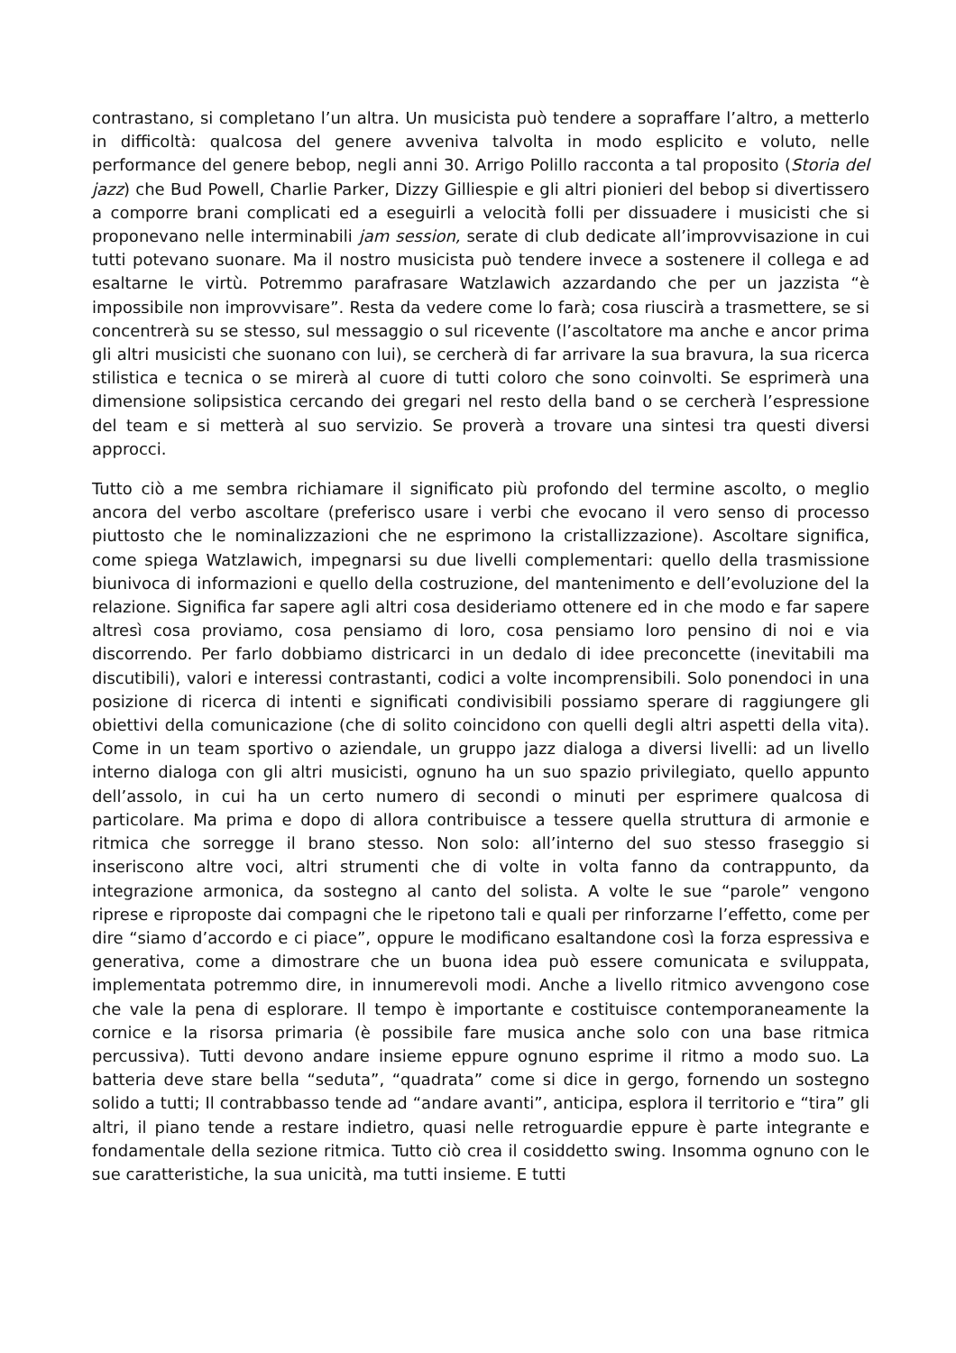contrastano, si completano l’un altra. Un musicista può tendere a sopraffare l’altro, a metterlo in difficoltà: qualcosa del genere avveniva talvolta in modo esplicito e voluto, nelle performance del genere bebop, negli anni 30. Arrigo Polillo racconta a tal proposito (Storia del jazz) che Bud Powell, Charlie Parker, Dizzy Gilliespie e gli altri pionieri del bebop si divertissero a comporre brani complicati ed a eseguirli a velocità folli per dissuadere i musicisti che si proponevano nelle interminabili jam session, serate di club dedicate all’improvvisazione in cui tutti potevano suonare. Ma il nostro musicista può tendere invece a sostenere il collega e ad esaltarne le virtù. Potremmo parafrasare Watzlawich azzardando che per un jazzista “è impossibile non improvvisare”. Resta da vedere come lo farà; cosa riuscirà a trasmettere, se si concentrerà su se stesso, sul messaggio o sul ricevente (l’ascoltatore ma anche e ancor prima gli altri musicisti che suonano con lui), se cercherà di far arrivare la sua bravura, la sua ricerca stilistica e tecnica o se mirerà al cuore di tutti coloro che sono coinvolti. Se esprimerà una dimensione solipsistica cercando dei gregari nel resto della band o se cercherà l’espressione del team e si metterà al suo servizio. Se proverà a trovare una sintesi tra questi diversi approcci.
Tutto ciò a me sembra richiamare il significato più profondo del termine ascolto, o meglio ancora del verbo ascoltare (preferisco usare i verbi che evocano il vero senso di processo piuttosto che le nominalizzazioni che ne esprimono la cristallizzazione). Ascoltare significa, come spiega Watzlawich, impegnarsi su due livelli complementari: quello della trasmissione biunivoca di informazioni e quello della costruzione, del mantenimento e dell’evoluzione del la relazione. Significa far sapere agli altri cosa desideriamo ottenere ed in che modo e far sapere altresì cosa proviamo, cosa pensiamo di loro, cosa pensiamo loro pensino di noi e via discorrendo. Per farlo dobbiamo districarci in un dedalo di idee preconcette (inevitabili ma discutibili), valori e interessi contrastanti, codici a volte incomprensibili. Solo ponendoci in una posizione di ricerca di intenti e significati condivisibili possiamo sperare di raggiungere gli obiettivi della comunicazione (che di solito coincidono con quelli degli altri aspetti della vita). Come in un team sportivo o aziendale, un gruppo jazz dialoga a diversi livelli: ad un livello interno dialoga con gli altri musicisti, ognuno ha un suo spazio privilegiato, quello appunto dell’assolo, in cui ha un certo numero di secondi o minuti per esprimere qualcosa di particolare. Ma prima e dopo di allora contribuisce a tessere quella struttura di armonie e ritmica che sorregge il brano stesso. Non solo: all’interno del suo stesso fraseggio si inseriscono altre voci, altri strumenti che di volte in volta fanno da contrappunto, da integrazione armonica, da sostegno al canto del solista. A volte le sue “parole” vengono riprese e riproposte dai compagni che le ripetono tali e quali per rinforzarne l’effetto, come per dire “siamo d’accordo e ci piace”, oppure le modificano esaltandone così la forza espressiva e generativa, come a dimostrare che un buona idea può essere comunicata e sviluppata, implementata potremmo dire, in innumerevoli modi. Anche a livello ritmico avvengono cose che vale la pena di esplorare. Il tempo è importante e costituisce contemporaneamente la cornice e la risorsa primaria (è possibile fare musica anche solo con una base ritmica percussiva). Tutti devono andare insieme eppure ognuno esprime il ritmo a modo suo. La batteria deve stare bella “seduta”, “quadrata” come si dice in gergo, fornendo un sostegno solido a tutti; Il contrabbasso tende ad “andare avanti”, anticipa, esplora il territorio e “tira” gli altri, il piano tende a restare indietro, quasi nelle retroguardie eppure è parte integrante e fondamentale della sezione ritmica. Tutto ciò crea il cosiddetto swing. Insomma ognuno con le sue caratteristiche, la sua unicità, ma tutti insieme. E tutti